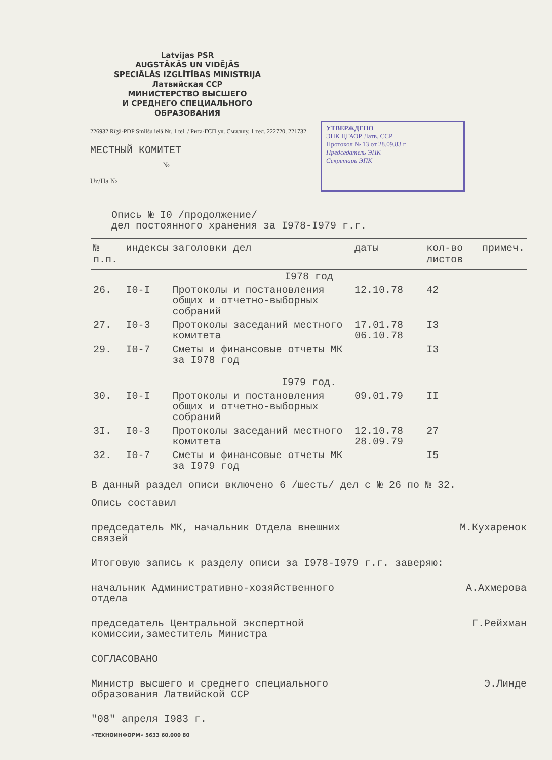Latvijas PSR
AUGSTĀKĀS UN VIDĒJĀS
SPECIĀLĀS IZGLĪTĪBAS MINISTRIJA
Латвийская ССР
МИНИСТЕРСТВО ВЫСШЕГО
И СРЕДНЕГО СПЕЦИАЛЬНОГО
ОБРАЗОВАНИЯ
226932 Rīgā-PDP Smilšu ielā Nr. 1 tel. / Рига-ГСП ул. Смилшу, 1 тел. 222720, 221732
МЕСТНЫЙ КОМИТЕТ
____________________ № ____________________
Uz/На № ______________________________
УТВЕРЖДЕНО
ЭПК ЦГАОР Латв. ССР
Протокол № 13 от 28.09.83 г.
Председатель ЭПК
Секретарь ЭПК
Опись № I0 /продолжение/
дел постоянного хранения за I978-I979 г.г.
| № п.п. | индексы | заголовки дел | даты | кол-во листов | примеч. |
| --- | --- | --- | --- | --- | --- |
| I978 год | | | | | |
| 26. | I0-I | Протоколы и постановления общих и отчетно-выборных собраний | 12.10.78 | 42 | |
| 27. | I0-3 | Протоколы заседаний местного комитета | 17.01.78 06.10.78 | I3 | |
| 29. | I0-7 | Сметы и финансовые отчеты МК за I978 год | | I3 | |
| I979 год. | | | | | |
| 30. | I0-I | Протоколы и постановления общих и отчетно-выборных собраний | 09.01.79 | II | |
| 3I. | I0-3 | Протоколы заседаний местного комитета | 12.10.78 28.09.79 | 27 | |
| 32. | I0-7 | Сметы и финансовые отчеты МК за I979 год | | I5 | |
В данный раздел описи включено 6 /шесть/ дел с № 26 по № 32.
Опись составил
председатель МК, начальник Отдела внешних
связей
М.Кухаренок
Итоговую запись к разделу описи за I978-I979 г.г. заверяю:
начальник Административно-хозяйственного
отдела
А.Ахмерова
председатель Центральной экспертной
комиссии,заместитель Министра
Г.Рейхман
СОГЛАСОВАНО
Министр высшего и среднего специального
образования Латвийской ССР
Э.Линде
"08" апреля I983 г.
«ТЕХНОИНФОРМ» 5633 60.000 80